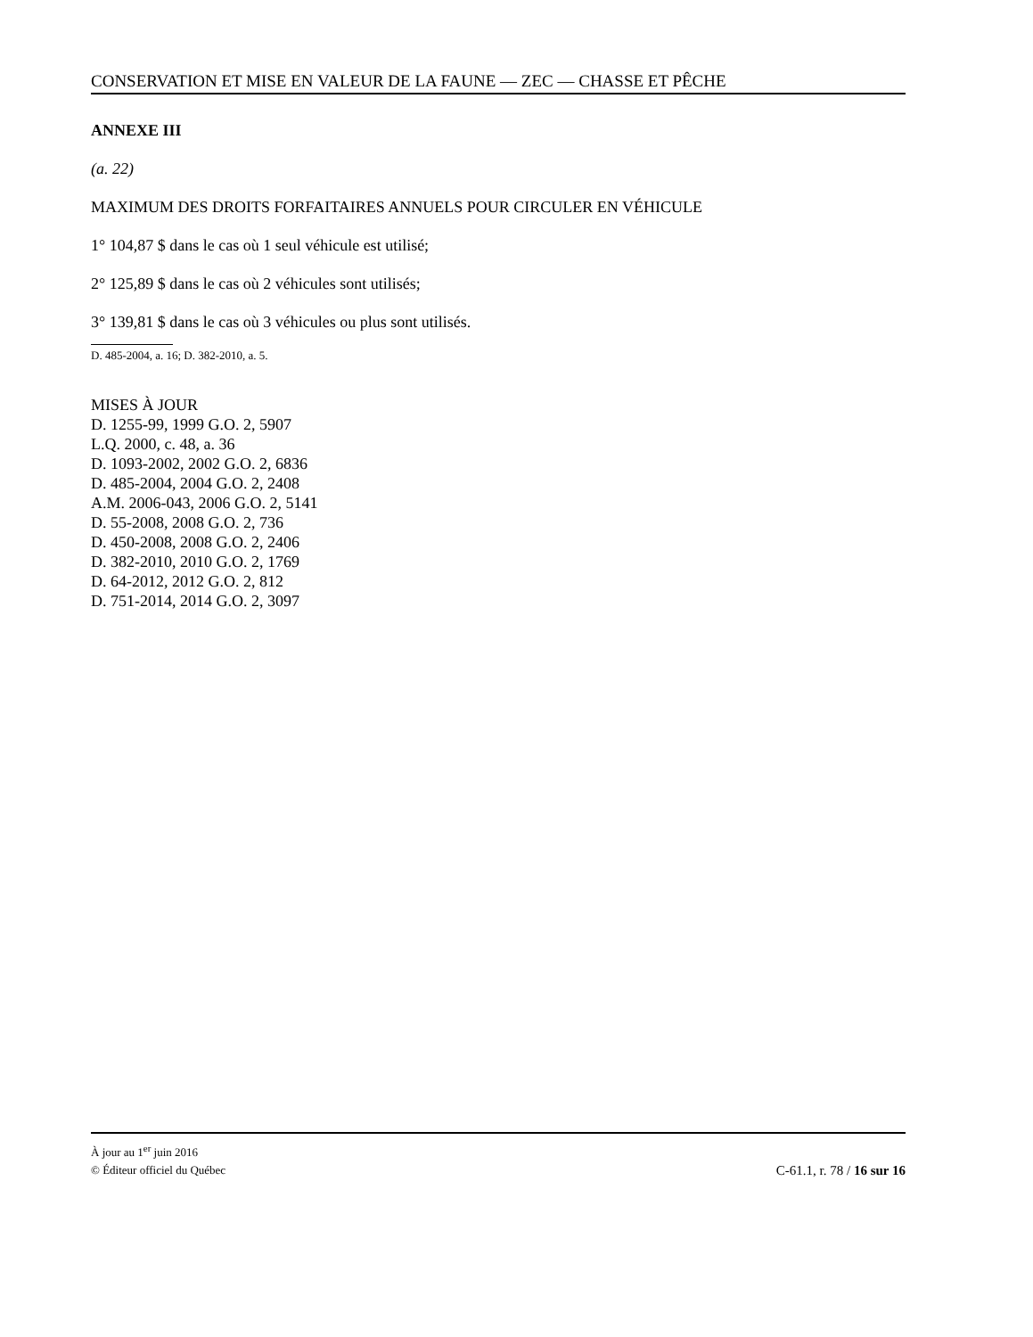CONSERVATION ET MISE EN VALEUR DE LA FAUNE — ZEC — CHASSE ET PÊCHE
ANNEXE III
(a. 22)
MAXIMUM DES DROITS FORFAITAIRES ANNUELS POUR CIRCULER EN VÉHICULE
1° 104,87 $ dans le cas où 1 seul véhicule est utilisé;
2° 125,89 $ dans le cas où 2 véhicules sont utilisés;
3° 139,81 $ dans le cas où 3 véhicules ou plus sont utilisés.
D. 485-2004, a. 16; D. 382-2010, a. 5.
MISES À JOUR
D. 1255-99, 1999 G.O. 2, 5907
L.Q. 2000, c. 48, a. 36
D. 1093-2002, 2002 G.O. 2, 6836
D. 485-2004, 2004 G.O. 2, 2408
A.M. 2006-043, 2006 G.O. 2, 5141
D. 55-2008, 2008 G.O. 2, 736
D. 450-2008, 2008 G.O. 2, 2406
D. 382-2010, 2010 G.O. 2, 1769
D. 64-2012, 2012 G.O. 2, 812
D. 751-2014, 2014 G.O. 2, 3097
À jour au 1<sup>er</sup> juin 2016
© Éditeur officiel du Québec C-61.1, r. 78 / 16 sur 16